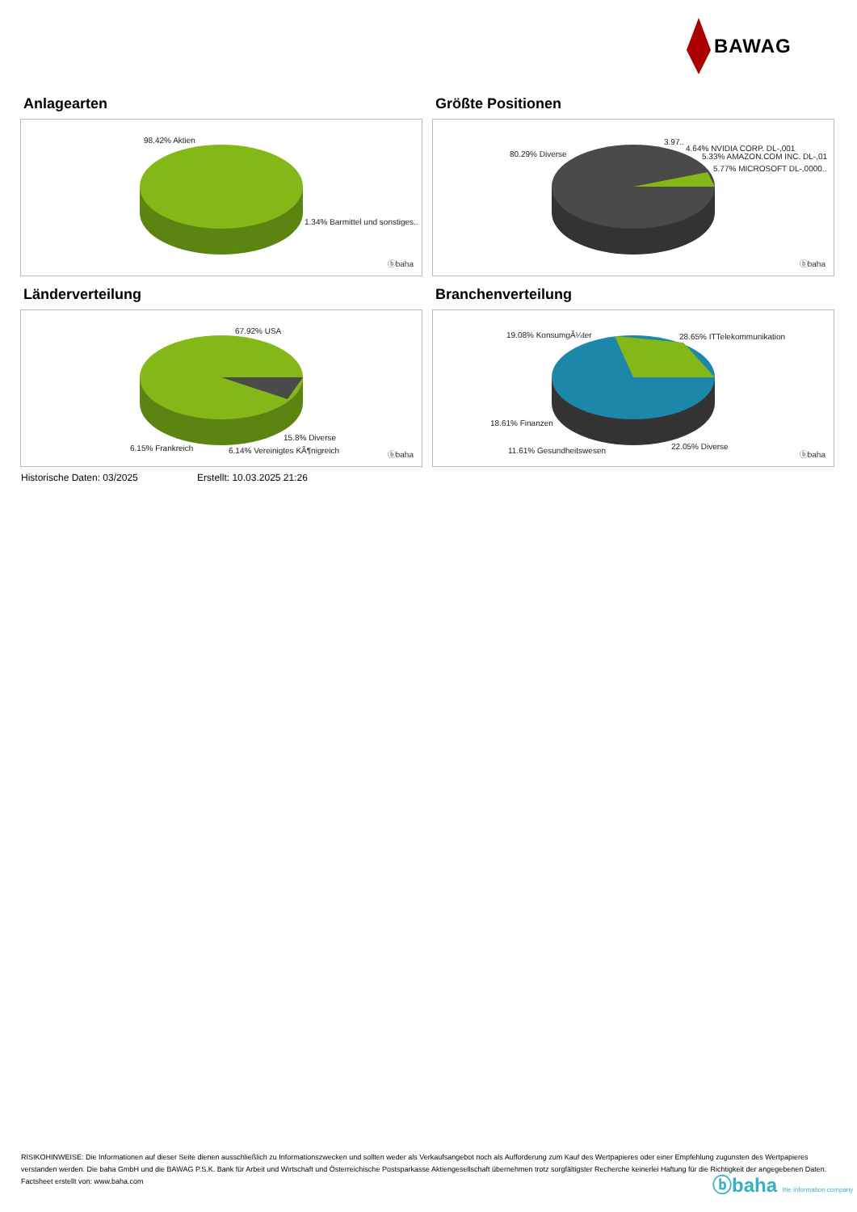BAWAG
Anlagearten
98.42% Aktien
1.34% Barmittel und sonstiges..
ⓑbaha
Größte Positionen
80.29% Diverse
3.97..
4.64% NVIDIA CORP. DL-,001
5.33% AMAZON.COM INC. DL-,01
5.77% MICROSOFT DL-,0000..
ⓑbaha
Länderverteilung
67.92% USA
15.8% Diverse
6.15% Frankreich 6.14% Vereinigtes KÃ¶nigreich ⓑbaha
Branchenverteilung
19.08% KonsumgÃ¼ter 28.65% ITTelekommunikation
18.61% Finanzen
22.05% Diverse
11.61% Gesundheitswesen ⓑbaha
Historische Daten: 03/2025 Erstellt: 10.03.2025 21:26
RISIKOHINWEISE: Die Informationen auf dieser Seite dienen ausschließlich zu Informationszwecken und sollten weder als Verkaufsangebot noch als Aufforderung zum Kauf des Wertpapieres oder einer Empfehlung zugunsten des Wertpapieres verstanden werden. Die baha GmbH und die BAWAG P.S.K. Bank für Arbeit und Wirtschaft und Österreichische Postsparkasse Aktiengesellschaft übernehmen trotz sorgfältigster Recherche keinerlei Haftung für die Richtigkeit der angegebenen Daten.
Factsheet erstellt von: www.baha.com
ⓑbaha the information company